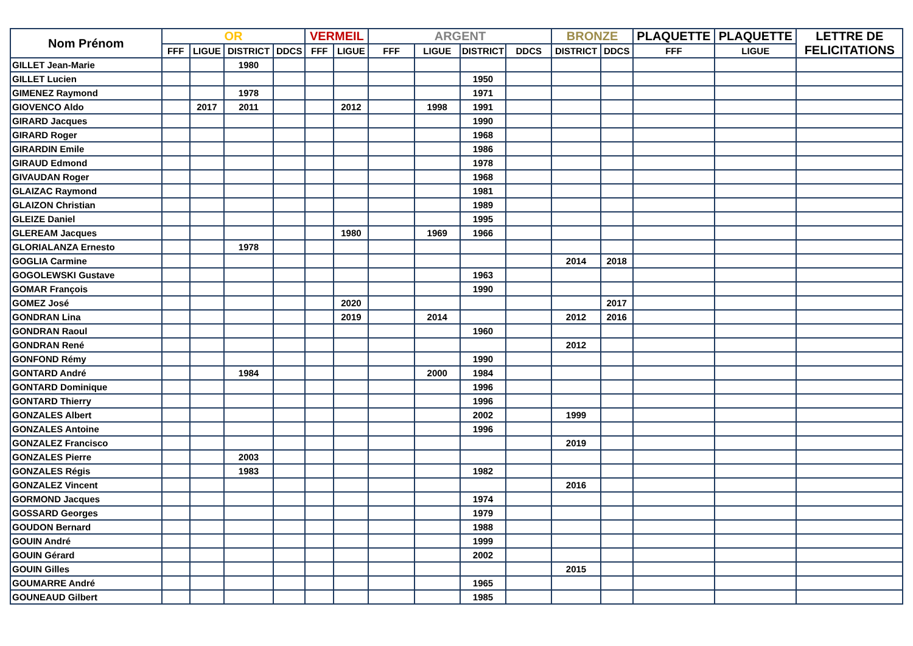| Nom Prénom | OR | | | | VERMEIL | | ARGENT | | | | BRONZE | | PLAQUETTE | PLAQUETTE | LETTRE DE FELICITATIONS |
| --- | --- | --- | --- | --- | --- | --- | --- | --- | --- | --- | --- | --- | --- | --- | --- |
| | FFF | LIGUE | DISTRICT | DDCS | FFF | LIGUE | FFF | LIGUE | DISTRICT | DDCS | DISTRICT | DDCS | FFF | LIGUE | |
| GILLET Jean-Marie | | | 1980 | | | | | | | | | | | | |
| GILLET Lucien | | | | | | | | | 1950 | | | | | | |
| GIMENEZ Raymond | | | 1978 | | | | | | 1971 | | | | | | |
| GIOVENCO Aldo | | 2017 | 2011 | | | 2012 | | 1998 | 1991 | | | | | | |
| GIRARD Jacques | | | | | | | | | 1990 | | | | | | |
| GIRARD Roger | | | | | | | | | 1968 | | | | | | |
| GIRARDIN Emile | | | | | | | | | 1986 | | | | | | |
| GIRAUD Edmond | | | | | | | | | 1978 | | | | | | |
| GIVAUDAN Roger | | | | | | | | | 1968 | | | | | | |
| GLAIZAC Raymond | | | | | | | | | 1981 | | | | | | |
| GLAIZON Christian | | | | | | | | | 1989 | | | | | | |
| GLEIZE Daniel | | | | | | | | | 1995 | | | | | | |
| GLEREAM Jacques | | | | | | 1980 | | 1969 | 1966 | | | | | | |
| GLORIALANZA Ernesto | | | 1978 | | | | | | | | | | | | |
| GOGLIA Carmine | | | | | | | | | | | 2014 | 2018 | | | |
| GOGOLEWSKI Gustave | | | | | | | | | 1963 | | | | | | |
| GOMAR François | | | | | | | | | 1990 | | | | | | |
| GOMEZ José | | | | | | 2020 | | | | | | 2017 | | | |
| GONDRAN Lina | | | | | | 2019 | | 2014 | | | 2012 | 2016 | | | |
| GONDRAN Raoul | | | | | | | | | 1960 | | | | | | |
| GONDRAN René | | | | | | | | | | | 2012 | | | | |
| GONFOND Rémy | | | | | | | | | 1990 | | | | | | |
| GONTARD André | | | 1984 | | | | | 2000 | 1984 | | | | | | |
| GONTARD Dominique | | | | | | | | | 1996 | | | | | | |
| GONTARD Thierry | | | | | | | | | 1996 | | | | | | |
| GONZALES Albert | | | | | | | | | 2002 | | 1999 | | | | |
| GONZALES Antoine | | | | | | | | | 1996 | | | | | | |
| GONZALEZ Francisco | | | | | | | | | | | 2019 | | | | |
| GONZALES Pierre | | | 2003 | | | | | | | | | | | | |
| GONZALES Régis | | | 1983 | | | | | | 1982 | | | | | | |
| GONZALEZ Vincent | | | | | | | | | | | 2016 | | | | |
| GORMOND Jacques | | | | | | | | | 1974 | | | | | | |
| GOSSARD Georges | | | | | | | | | 1979 | | | | | | |
| GOUDON Bernard | | | | | | | | | 1988 | | | | | | |
| GOUIN André | | | | | | | | | 1999 | | | | | | |
| GOUIN Gérard | | | | | | | | | 2002 | | | | | | |
| GOUIN Gilles | | | | | | | | | | | 2015 | | | | |
| GOUMARRE André | | | | | | | | | 1965 | | | | | | |
| GOUNEAUD Gilbert | | | | | | | | | 1985 | | | | | | |